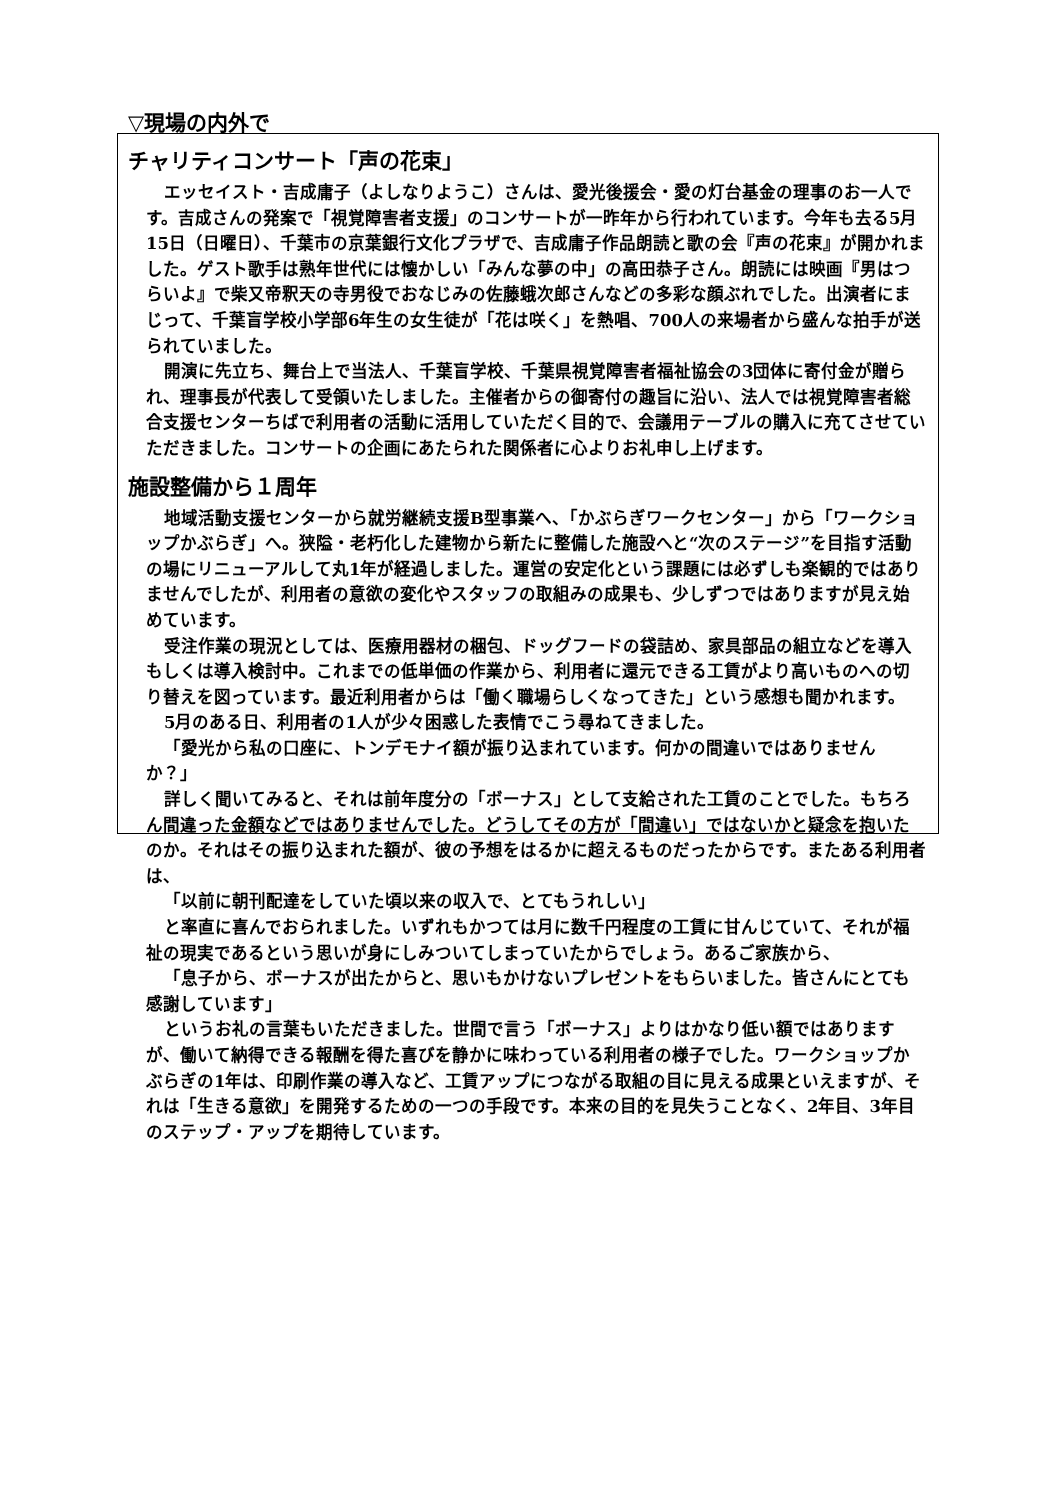▽現場の内外で
チャリティコンサート「声の花束」
エッセイスト・吉成庸子（よしなりようこ）さんは、愛光後援会・愛の灯台基金の理事のお一人です。吉成さんの発案で「視覚障害者支援」のコンサートが一昨年から行われています。今年も去る5月15日（日曜日）、千葉市の京葉銀行文化プラザで、吉成庸子作品朗読と歌の会『声の花束』が開かれました。ゲスト歌手は熟年世代には懐かしい「みんな夢の中」の高田恭子さん。朗読には映画『男はつらいよ』で柴又帝釈天の寺男役でおなじみの佐藤蛾次郎さんなどの多彩な顔ぶれでした。出演者にまじって、千葉盲学校小学部6年生の女生徒が「花は咲く」を熱唱、700人の来場者から盛んな拍手が送られていました。
開演に先立ち、舞台上で当法人、千葉盲学校、千葉県視覚障害者福祉協会の3団体に寄付金が贈られ、理事長が代表して受領いたしました。主催者からの御寄付の趣旨に沿い、法人では視覚障害者総合支援センターちばで利用者の活動に活用していただく目的で、会議用テーブルの購入に充てさせていただきました。コンサートの企画にあたられた関係者に心よりお礼申し上げます。
施設整備から１周年
地域活動支援センターから就労継続支援B型事業へ、「かぶらぎワークセンター」から「ワークショップかぶらぎ」へ。狭隘・老朽化した建物から新たに整備した施設へと“次のステージ”を目指す活動の場にリニューアルして丸1年が経過しました。運営の安定化という課題には必ずしも楽観的ではありませんでしたが、利用者の意欲の変化やスタッフの取組みの成果も、少しずつではありますが見え始めています。
受注作業の現況としては、医療用器材の梱包、ドッグフードの袋詰め、家具部品の組立などを導入もしくは導入検討中。これまでの低単価の作業から、利用者に還元できる工賃がより高いものへの切り替えを図っています。最近利用者からは「働く職場らしくなってきた」という感想も聞かれます。
5月のある日、利用者の1人が少々困惑した表情でこう尋ねてきました。
「愛光から私の口座に、トンデモナイ額が振り込まれています。何かの間違いではありませんか？」
詳しく聞いてみると、それは前年度分の「ボーナス」として支給された工賃のことでした。もちろん間違った金額などではありませんでした。どうしてその方が「間違い」ではないかと疑念を抱いたのか。それはその振り込まれた額が、彼の予想をはるかに超えるものだったからです。またある利用者は、
「以前に朝刊配達をしていた頃以来の収入で、とてもうれしい」
と率直に喜んでおられました。いずれもかつては月に数千円程度の工賃に甘んじていて、それが福祉の現実であるという思いが身にしみついてしまっていたからでしょう。あるご家族から、
「息子から、ボーナスが出たからと、思いもかけないプレゼントをもらいました。皆さんにとても感謝しています」
というお礼の言葉もいただきました。世間で言う「ボーナス」よりはかなり低い額ではありますが、働いて納得できる報酬を得た喜びを静かに味わっている利用者の様子でした。ワークショップかぶらぎの1年は、印刷作業の導入など、工賃アップにつながる取組の目に見える成果といえますが、それは「生きる意欲」を開発するための一つの手段です。本来の目的を見失うことなく、2年目、3年目のステップ・アップを期待しています。